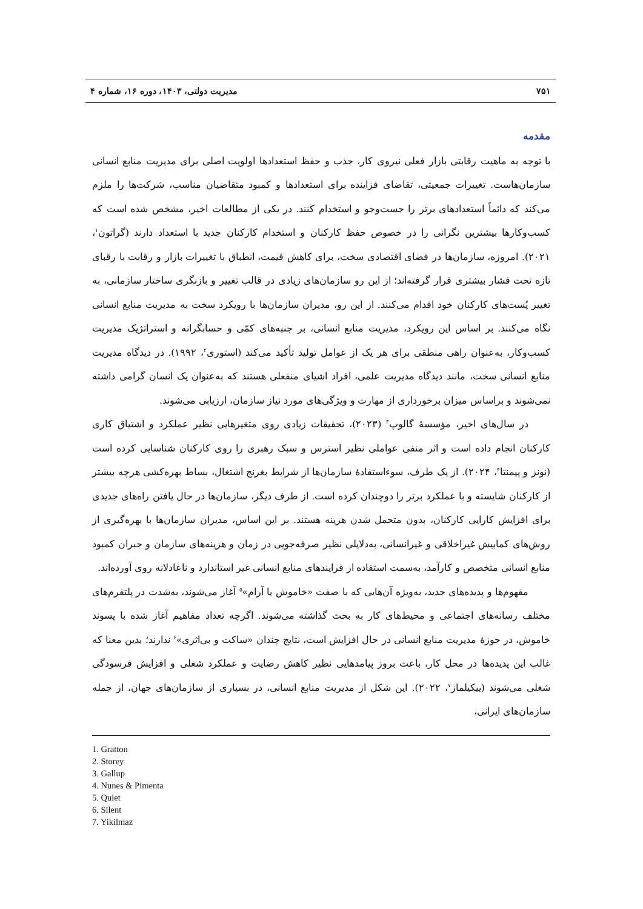۷۵۱ مدیریت دولتی، ۱۴۰۳، دوره ۱۶، شماره ۴
مقدمه
با توجه به ماهیت رقابتی بازار فعلی نیروی کار، جذب و حفظ استعدادها اولویت اصلی برای مدیریت منابع انسانی سازمان‌هاست. تغییرات جمعیتی، تقاضای فزاینده برای استعدادها و کمبود متقاضیان مناسب، شرکت‌ها را ملزم می‌کند که دائماً استعدادهای برتر را جست‌وجو و استخدام کنند. در یکی از مطالعات اخیر، مشخص شده است که کسب‌وکارها بیشترین نگرانی را در خصوص حفظ کارکنان و استخدام کارکنان جدید با استعداد دارند (گراتون<sup>۱</sup>، ۲۰۲۱). امروزه، سازمان‌ها در فضای اقتصادی سخت، برای کاهش قیمت، انطباق با تغییرات بازار و رقابت با رقبای تازه تحت فشار بیشتری قرار گرفته‌اند؛ از این رو سازمان‌های زیادی در قالب تغییر و بازنگری ساختار سازمانی، به تغییر پُست‌های کارکنان خود اقدام می‌کنند. از این رو، مدیران سازمان‌ها با رویکرد سخت به مدیریت منابع انسانی نگاه می‌کنند. بر اساس این رویکرد، مدیریت منابع انسانی، بر جنبه‌های کمّی و حسابگرانه و استراتژیک مدیریت کسب‌وکار، به‌عنوان راهی منطقی برای هر یک از عوامل تولید تأکید می‌کند (استوری<sup>۲</sup>، ۱۹۹۲). در دیدگاه مدیریت منابع انسانی سخت، مانند دیدگاه مدیریت علمی، افراد اشیای منفعلی هستند که به‌عنوان یک انسان گرامی داشته نمی‌شوند و براساس میزان برخورداری از مهارت و ویژگی‌های مورد نیاز سازمان، ارزیابی می‌شوند.
در سال‌های اخیر، مؤسسهٔ گالوپ<sup>۳</sup> (۲۰۲۳)، تحقیقات زیادی روی متغیرهایی نظیر عملکرد و اشتیاق کاری کارکنان انجام داده است و اثر منفی عواملی نظیر استرس و سبک رهبری را روی کارکنان شناسایی کرده است (نونز و پیمنتا<sup>۴</sup>، ۲۰۲۴). از یک طرف، سوءاستفادهٔ سازمان‌ها از شرایط بغرنج اشتغال، بساط بهره‌کشی هرچه بیشتر از کارکنان شایسته و با عملکرد برتر را دوچندان کرده است. از طرف دیگر، سازمان‌ها در حال یافتن راه‌های جدیدی برای افزایش کارایی کارکنان، بدون متحمل شدن هزینه هستند. بر این اساس، مدیران سازمان‌ها با بهره‌گیری از روش‌های کمابیش غیراخلاقی و غیرانسانی، به‌دلایلی نظیر صرفه‌جویی در زمان و هزینه‌های سازمان و جبران کمبود منابع انسانی متخصص و کارآمد، به‌سمت استفاده از فرایندهای منابع انسانی غیر استاندارد و ناعادلانه روی آورده‌اند.
مفهوم‌ها و پدیده‌های جدید، به‌ویژه آن‌هایی که با صفت «خاموش یا آرام»<sup>۵</sup> آغاز می‌شوند، به‌شدت در پلتفرم‌های مختلف رسانه‌های اجتماعی و محیط‌های کار به بحث گذاشته می‌شوند. اگرچه تعداد مفاهیم آغاز شده با پسوند خاموش، در حوزهٔ مدیریت منابع انسانی در حال افزایش است، نتایج چندان «ساکت و بی‌اثری»<sup>۶</sup> ندارند؛ بدین معنا که غالب این پدیده‌ها در محل کار، باعث بروز پیامدهایی نظیر کاهش رضایت و عملکرد شغلی و افزایش فرسودگی شغلی می‌شوند (ییکیلماز<sup>۷</sup>، ۲۰۲۲). این شکل از مدیریت منابع انسانی، در بسیاری از سازمان‌های جهان، از جمله سازمان‌های ایرانی،
1. Gratton
2. Storey
3. Gallup
4. Nunes & Pimenta
5. Quiet
6. Silent
7. Yikilmaz